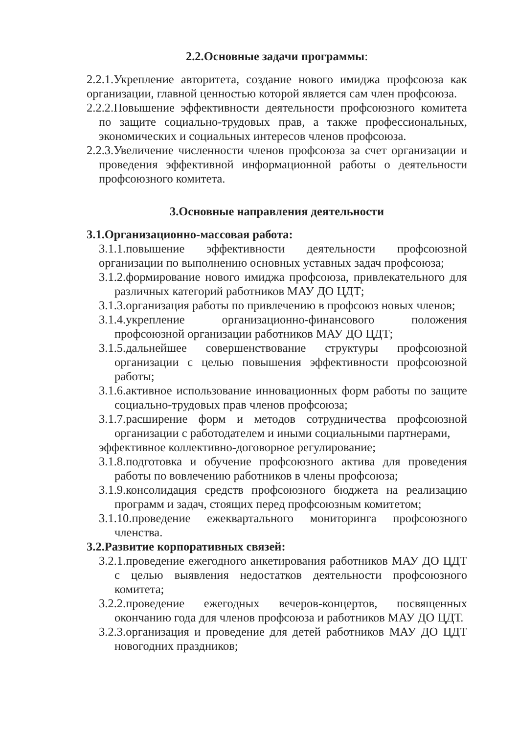2.2.Основные задачи программы:
2.2.1.Укрепление авторитета, создание нового имиджа профсоюза как организации, главной ценностью которой является сам член профсоюза.
2.2.2.Повышение эффективности деятельности профсоюзного комитета по защите социально-трудовых прав, а также профессиональных, экономических и социальных интересов членов профсоюза.
2.2.3.Увеличение численности членов профсоюза за счет организации и проведения эффективной информационной работы о деятельности профсоюзного комитета.
3.Основные направления деятельности
3.1.Организационно-массовая работа:
3.1.1.повышение эффективности деятельности профсоюзной организации по выполнению основных уставных задач профсоюза;
3.1.2.формирование нового имиджа профсоюза, привлекательного для различных категорий работников МАУ ДО ЦДТ;
3.1.3.организация работы по привлечению в профсоюз новых членов;
3.1.4.укрепление организационно-финансового положения профсоюзной организации работников МАУ ДО ЦДТ;
3.1.5.дальнейшее совершенствование структуры профсоюзной организации с целью повышения эффективности профсоюзной работы;
3.1.6.активное использование инновационных форм работы по защите социально-трудовых прав членов профсоюза;
3.1.7.расширение форм и методов сотрудничества профсоюзной организации с работодателем и иными социальными партнерами,
эффективное коллективно-договорное регулирование;
3.1.8.подготовка и обучение профсоюзного актива для проведения работы по вовлечению работников в члены профсоюза;
3.1.9.консолидация средств профсоюзного бюджета на реализацию программ и задач, стоящих перед профсоюзным комитетом;
3.1.10.проведение ежеквартального мониторинга профсоюзного членства.
3.2.Развитие корпоративных связей:
3.2.1.проведение ежегодного анкетирования работников МАУ ДО ЦДТ с целью выявления недостатков деятельности профсоюзного комитета;
3.2.2.проведение ежегодных вечеров-концертов, посвященных окончанию года для членов профсоюза и работников МАУ ДО ЦДТ.
3.2.3.организация и проведение для детей работников МАУ ДО ЦДТ новогодних праздников;